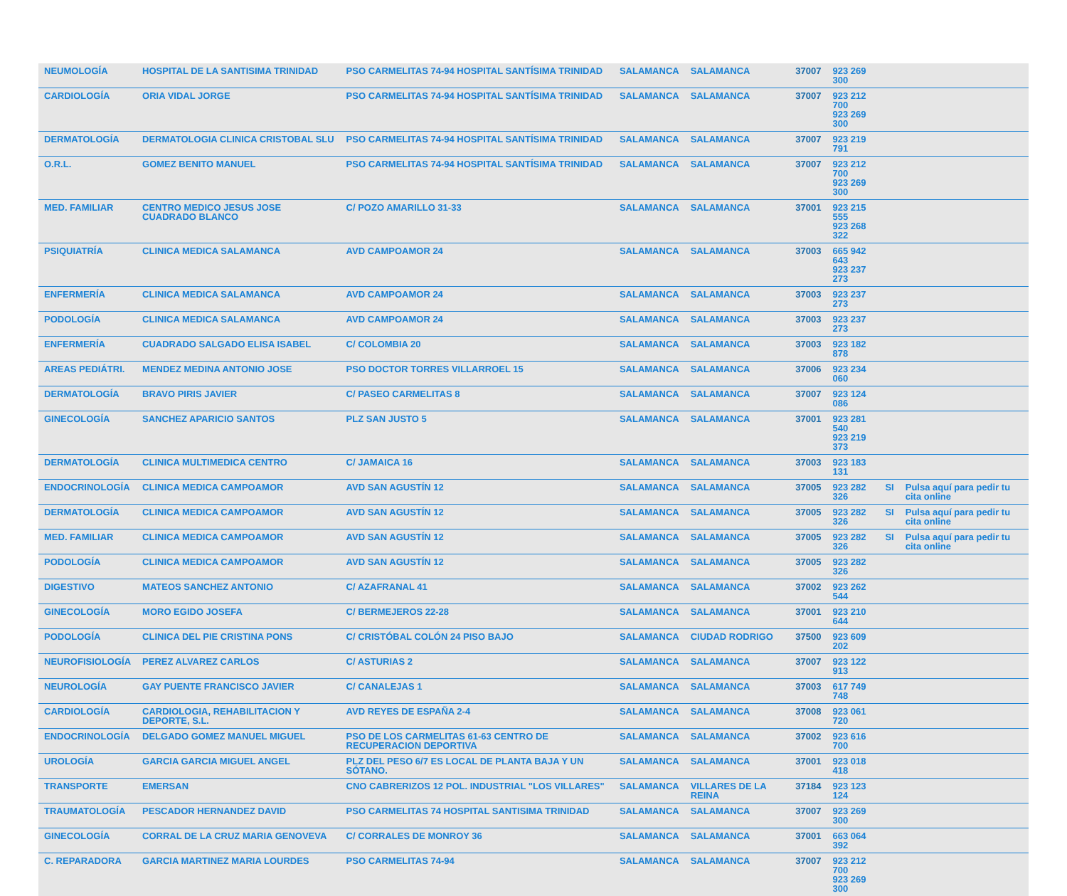| NEUMOLOGÍA | HOSPITAL DE LA SANTISIMA TRINIDAD | PSO CARMELITAS 74-94 HOSPITAL SANTÍSIMA TRINIDAD | SALAMANCA | SALAMANCA | 37007 | 923 269 300 | | |
| CARDIOLOGÍA | ORIA VIDAL JORGE | PSO CARMELITAS 74-94 HOSPITAL SANTÍSIMA TRINIDAD | SALAMANCA | SALAMANCA | 37007 | 923 212 700 923 269 300 | | |
| DERMATOLOGÍA | DERMATOLOGIA CLINICA CRISTOBAL SLU | PSO CARMELITAS 74-94 HOSPITAL SANTÍSIMA TRINIDAD | SALAMANCA | SALAMANCA | 37007 | 923 219 791 | | |
| O.R.L. | GOMEZ BENITO MANUEL | PSO CARMELITAS 74-94 HOSPITAL SANTÍSIMA TRINIDAD | SALAMANCA | SALAMANCA | 37007 | 923 212 700 923 269 300 | | |
| MED. FAMILIAR | CENTRO MEDICO JESUS JOSE CUADRADO BLANCO | C/ POZO AMARILLO 31-33 | SALAMANCA | SALAMANCA | 37001 | 923 215 555 923 268 322 | | |
| PSIQUIATRÍA | CLINICA MEDICA SALAMANCA | AVD CAMPOAMOR 24 | SALAMANCA | SALAMANCA | 37003 | 665 942 643 923 237 273 | | |
| ENFERMERÍA | CLINICA MEDICA SALAMANCA | AVD CAMPOAMOR 24 | SALAMANCA | SALAMANCA | 37003 | 923 237 273 | | |
| PODOLOGÍA | CLINICA MEDICA SALAMANCA | AVD CAMPOAMOR 24 | SALAMANCA | SALAMANCA | 37003 | 923 237 273 | | |
| ENFERMERÍA | CUADRADO SALGADO ELISA ISABEL | C/ COLOMBIA 20 | SALAMANCA | SALAMANCA | 37003 | 923 182 878 | | |
| AREAS PEDIÁTRI. | MENDEZ MEDINA ANTONIO JOSE | PSO DOCTOR TORRES VILLARROEL 15 | SALAMANCA | SALAMANCA | 37006 | 923 234 060 | | |
| DERMATOLOGÍA | BRAVO PIRIS JAVIER | C/ PASEO CARMELITAS 8 | SALAMANCA | SALAMANCA | 37007 | 923 124 086 | | |
| GINECOLOGÍA | SANCHEZ APARICIO SANTOS | PLZ SAN JUSTO 5 | SALAMANCA | SALAMANCA | 37001 | 923 281 540 923 219 373 | | |
| DERMATOLOGÍA | CLINICA MULTIMEDICA CENTRO | C/ JAMAICA 16 | SALAMANCA | SALAMANCA | 37003 | 923 183 131 | | |
| ENDOCRINOLOGÍA | CLINICA MEDICA CAMPOAMOR | AVD SAN AGUSTÍN 12 | SALAMANCA | SALAMANCA | 37005 | 923 282 326 | SI | Pulsa aquí para pedir tu cita online |
| DERMATOLOGÍA | CLINICA MEDICA CAMPOAMOR | AVD SAN AGUSTÍN 12 | SALAMANCA | SALAMANCA | 37005 | 923 282 326 | SI | Pulsa aquí para pedir tu cita online |
| MED. FAMILIAR | CLINICA MEDICA CAMPOAMOR | AVD SAN AGUSTÍN 12 | SALAMANCA | SALAMANCA | 37005 | 923 282 326 | SI | Pulsa aquí para pedir tu cita online |
| PODOLOGÍA | CLINICA MEDICA CAMPOAMOR | AVD SAN AGUSTÍN 12 | SALAMANCA | SALAMANCA | 37005 | 923 282 326 | | |
| DIGESTIVO | MATEOS SANCHEZ ANTONIO | C/ AZAFRANAL 41 | SALAMANCA | SALAMANCA | 37002 | 923 262 544 | | |
| GINECOLOGÍA | MORO EGIDO JOSEFA | C/ BERMEJEROS 22-28 | SALAMANCA | SALAMANCA | 37001 | 923 210 644 | | |
| PODOLOGÍA | CLINICA DEL PIE CRISTINA PONS | C/ CRISTÓBAL COLÓN 24 PISO BAJO | SALAMANCA | CIUDAD RODRIGO | 37500 | 923 609 202 | | |
| NEUROFISIOLOGÍA | PEREZ ALVAREZ CARLOS | C/ ASTURIAS 2 | SALAMANCA | SALAMANCA | 37007 | 923 122 913 | | |
| NEUROLOGÍA | GAY PUENTE FRANCISCO JAVIER | C/ CANALEJAS 1 | SALAMANCA | SALAMANCA | 37003 | 617 749 748 | | |
| CARDIOLOGÍA | CARDIOLOGIA, REHABILITACION Y DEPORTE, S.L. | AVD REYES DE ESPAÑA 2-4 | SALAMANCA | SALAMANCA | 37008 | 923 061 720 | | |
| ENDOCRINOLOGÍA | DELGADO GOMEZ MANUEL MIGUEL | PSO DE LOS CARMELITAS 61-63 CENTRO DE RECUPERACION DEPORTIVA | SALAMANCA | SALAMANCA | 37002 | 923 616 700 | | |
| UROLOGÍA | GARCIA GARCIA MIGUEL ANGEL | PLZ DEL PESO 6/7 ES LOCAL DE PLANTA BAJA Y UN SÓTANO. | SALAMANCA | SALAMANCA | 37001 | 923 018 418 | | |
| TRANSPORTE | EMERSAN | CNO CABRERIZOS 12 POL. INDUSTRIAL "LOS VILLARES" | SALAMANCA | VILLARES DE LA REINA | 37184 | 923 123 124 | | |
| TRAUMATOLOGÍA | PESCADOR HERNANDEZ DAVID | PSO CARMELITAS 74 HOSPITAL SANTISIMA TRINIDAD | SALAMANCA | SALAMANCA | 37007 | 923 269 300 | | |
| GINECOLOGÍA | CORRAL DE LA CRUZ MARIA GENOVEVA | C/ CORRALES DE MONROY 36 | SALAMANCA | SALAMANCA | 37001 | 663 064 392 | | |
| C. REPARADORA | GARCIA MARTINEZ MARIA LOURDES | PSO CARMELITAS 74-94 | SALAMANCA | SALAMANCA | 37007 | 923 212 700 923 269 300 | | |